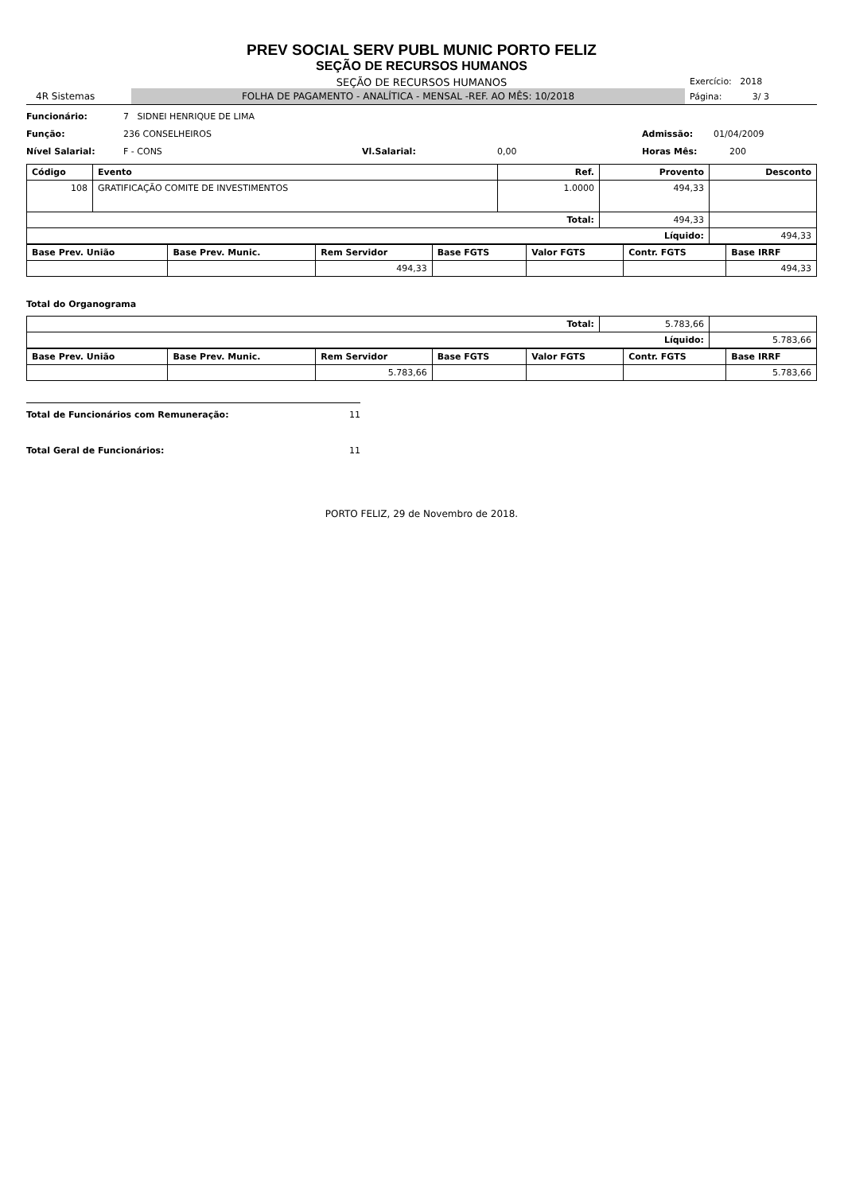PREV SOCIAL SERV PUBL MUNIC PORTO FELIZ
SEÇÃO DE RECURSOS HUMANOS
SEÇÃO DE RECURSOS HUMANOS
Exercício: 2018
4R Sistemas
FOLHA DE PAGAMENTO - ANALÍTICA - MENSAL -REF. AO MÊS: 10/2018
Página: 3/ 3
Funcionário: 7 SIDNEI HENRIQUE DE LIMA
Função: 236 CONSELHEIROS Admissão: 01/04/2009
Nível Salarial: F - CONS Vl.Salarial: 0,00 Horas Mês: 200
| Código | Evento | Ref. | Provento | Desconto |
| --- | --- | --- | --- | --- |
| 108 | GRATIFICAÇÃO COMITE DE INVESTIMENTOS | 1.0000 | 494,33 | |
| Total: | | | 494,33 | |
| Líquido: | | | | 494,33 |
| Base Prev. União | Base Prev. Munic. | Rem Servidor | Base FGTS | Valor FGTS | Contr. FGTS | Base IRRF |
| --- | --- | --- | --- | --- | --- | --- |
| | | 494,33 | | | | 494,33 |
Total do Organograma
| Total: | 5.783,66 | |
| Líquido: | | 5.783,66 |
| Base Prev. União | Base Prev. Munic. | Rem Servidor | Base FGTS | Valor FGTS | Contr. FGTS | Base IRRF |
| --- | --- | --- | --- | --- | --- | --- |
| | | 5.783,66 | | | | 5.783,66 |
Total de Funcionários com Remuneração: 11
Total Geral de Funcionários: 11
PORTO FELIZ, 29 de Novembro de 2018.